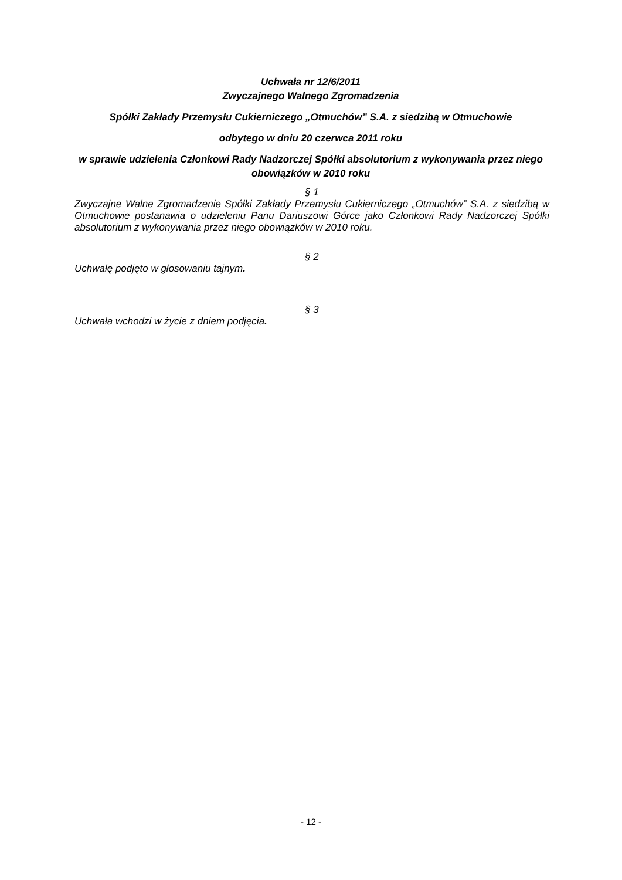Uchwała nr 12/6/2011
Zwyczajnego Walnego Zgromadzenia
Spółki Zakłady Przemysłu Cukierniczego „Otmuchów” S.A. z siedzibą w Otmuchowie
odbytego w dniu 20 czerwca 2011 roku
w sprawie udzielenia Członkowi Rady Nadzorczej Spółki absolutorium z wykonywania przez niego obowiązków w 2010 roku
§ 1
Zwyczajne Walne Zgromadzenie Spółki Zakłady Przemysłu Cukierniczego „Otmuchów” S.A. z siedzibą w Otmuchowie postanawia o udzieleniu Panu Dariuszowi Górce jako Członkowi Rady Nadzorczej Spółki absolutorium z wykonywania przez niego obowiązków w 2010 roku.
§ 2
Uchwałę podjęto w głosowaniu tajnym.
§ 3
Uchwała wchodzi w życie z dniem podjęcia.
- 12 -